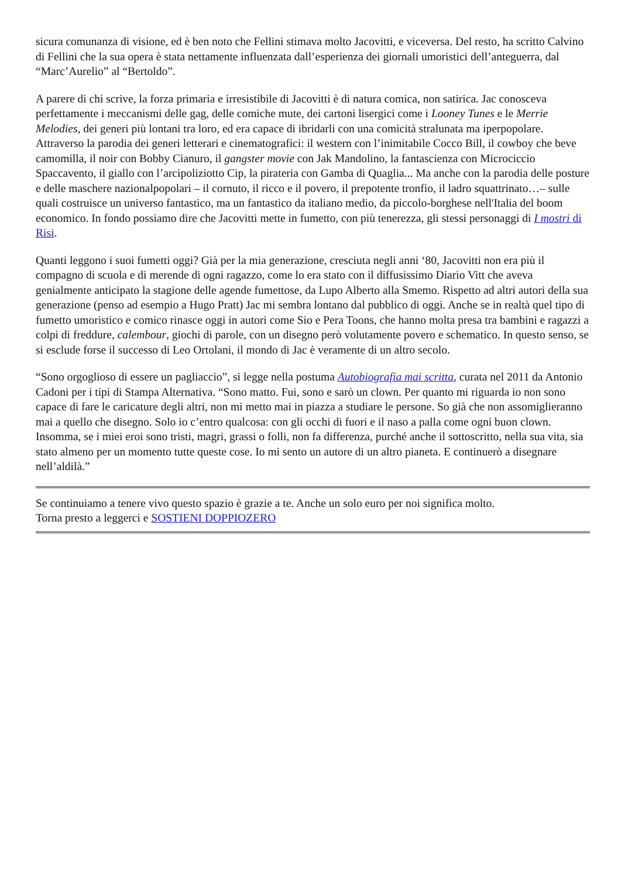sicura comunanza di visione, ed è ben noto che Fellini stimava molto Jacovitti, e viceversa. Del resto, ha scritto Calvino di Fellini che la sua opera è stata nettamente influenzata dall’esperienza dei giornali umoristici dell’anteguerra, dal “Marc’Aurelio” al “Bertoldo”.
A parere di chi scrive, la forza primaria e irresistibile di Jacovitti è di natura comica, non satirica. Jac conosceva perfettamente i meccanismi delle gag, delle comiche mute, dei cartoni lisergici come i Looney Tunes e le Merrie Melodies, dei generi più lontani tra loro, ed era capace di ibridarli con una comicità stralunata ma iperpopolare. Attraverso la parodia dei generi letterari e cinematografici: il western con l’inimitabile Cocco Bill, il cowboy che beve camomilla, il noir con Bobby Cianuro, il gangster movie con Jak Mandolino, la fantascienza con Microciccio Spaccavento, il giallo con l’arcipoliziotto Cip, la pirateria con Gamba di Quaglia... Ma anche con la parodia delle posture e delle maschere nazionalpopolari – il cornuto, il ricco e il povero, il prepotente tronfio, il ladro squattrinato…– sulle quali costruisce un universo fantastico, ma un fantastico da italiano medio, da piccolo-borghese nell'Italia del boom economico. In fondo possiamo dire che Jacovitti mette in fumetto, con più tenerezza, gli stessi personaggi di I mostri di Risi.
Quanti leggono i suoi fumetti oggi? Già per la mia generazione, cresciuta negli anni ‘80, Jacovitti non era più il compagno di scuola e di merende di ogni ragazzo, come lo era stato con il diffusissimo Diario Vitt che aveva genialmente anticipato la stagione delle agende fumettose, da Lupo Alberto alla Smemo. Rispetto ad altri autori della sua generazione (penso ad esempio a Hugo Pratt) Jac mi sembra lontano dal pubblico di oggi. Anche se in realtà quel tipo di fumetto umoristico e comico rinasce oggi in autori come Sio e Pera Toons, che hanno molta presa tra bambini e ragazzi a colpi di freddure, calembour, giochi di parole, con un disegno però volutamente povero e schematico. In questo senso, se si esclude forse il successo di Leo Ortolani, il mondo di Jac è veramente di un altro secolo.
“Sono orgoglioso di essere un pagliaccio”, si legge nella postuma Autobiografia mai scritta, curata nel 2011 da Antonio Cadoni per i tipi di Stampa Alternativa. “Sono matto. Fui, sono e sarò un clown. Per quanto mi riguarda io non sono capace di fare le caricature degli altri, non mi metto mai in piazza a studiare le persone. So già che non assomiglieranno mai a quello che disegno. Solo io c’entro qualcosa: con gli occhi di fuori e il naso a palla come ogni buon clown. Insomma, se i miei eroi sono tristi, magri, grassi o folli, non fa differenza, purché anche il sottoscritto, nella sua vita, sia stato almeno per un momento tutte queste cose. Io mi sento un autore di un altro pianeta. E continuerò a disegnare nell’aldilà.”
Se continuiamo a tenere vivo questo spazio è grazie a te. Anche un solo euro per noi significa molto.
Torna presto a leggerci e SOSTIENI DOPPIOZERO